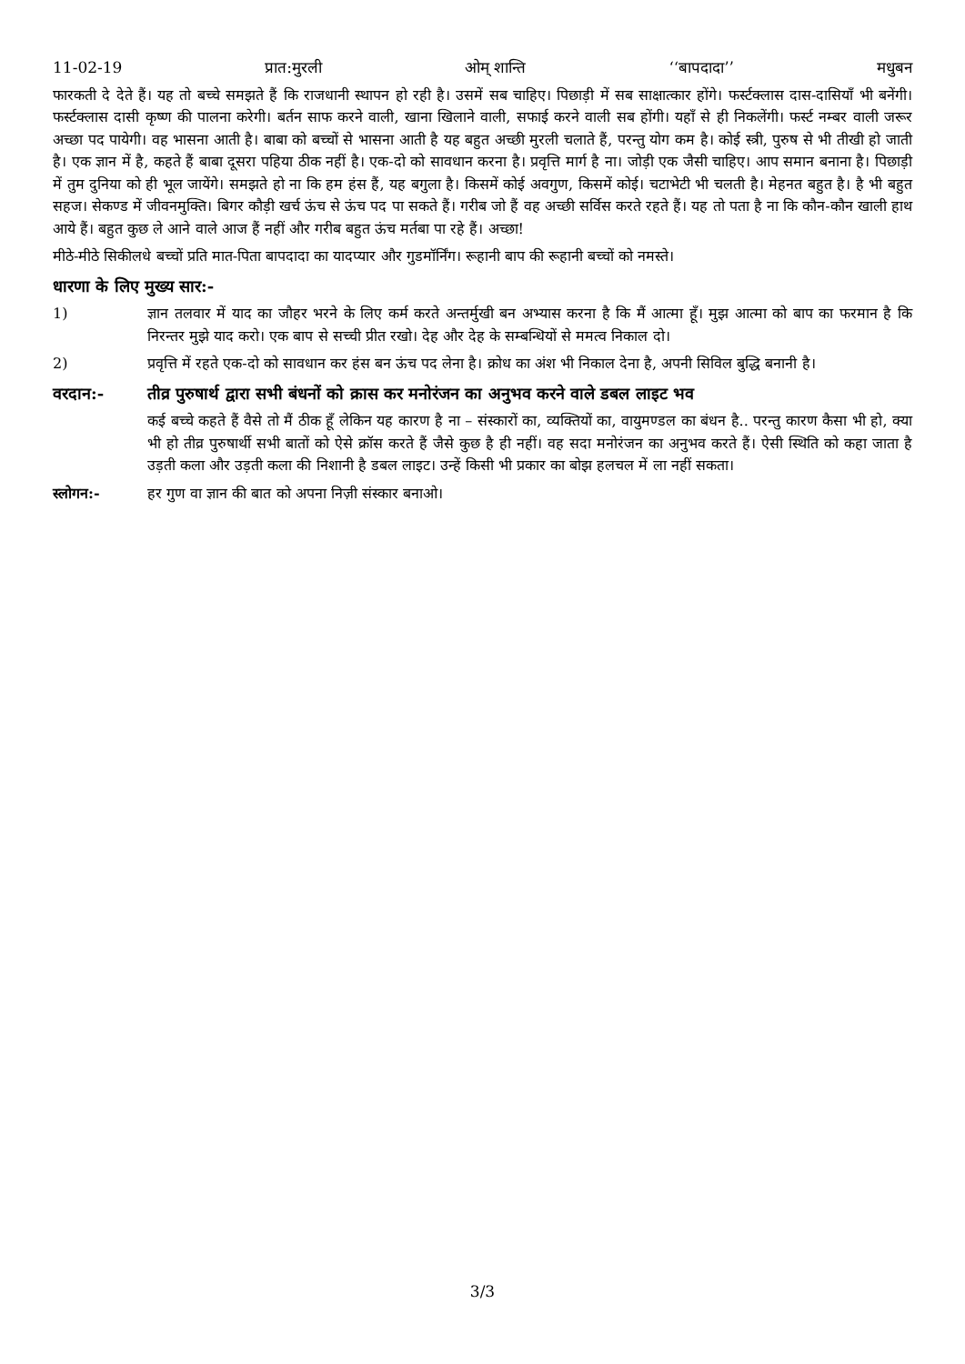11-02-19 प्रात:मुरली ओम् शान्ति ‘‘बापदादा’’ मधुबन
फारकती दे देते हैं। यह तो बच्चे समझते हैं कि राजधानी स्थापन हो रही है। उसमें सब चाहिए। पिछाड़ी में सब साक्षात्कार होंगे। फर्स्टक्लास दास-दासियाँ भी बनेंगी। फर्स्टक्लास दासी कृष्ण की पालना करेगी। बर्तन साफ करने वाली, खाना खिलाने वाली, सफाई करने वाली सब होंगी। यहाँ से ही निकलेंगी। फर्स्ट नम्बर वाली जरूर अच्छा पद पायेगी। वह भासना आती है। बाबा को बच्चों से भासना आती है यह बहुत अच्छी मुरली चलाते हैं, परन्तु योग कम है। कोई स्त्री, पुरुष से भी तीखी हो जाती है। एक ज्ञान में है, कहते हैं बाबा दूसरा पहिया ठीक नहीं है। एक-दो को सावधान करना है। प्रवृत्ति मार्ग है ना। जोड़ी एक जैसी चाहिए। आप समान बनाना है। पिछाड़ी में तुम दुनिया को ही भूल जायेंगे। समझते हो ना कि हम हंस हैं, यह बगुला है। किसमें कोई अवगुण, किसमें कोई। चटाभेटी भी चलती है। मेहनत बहुत है। है भी बहुत सहज। सेकण्ड में जीवनमुक्ति। बिगर कौड़ी खर्च ऊंच से ऊंच पद पा सकते हैं। गरीब जो हैं वह अच्छी सर्विस करते रहते हैं। यह तो पता है ना कि कौन-कौन खाली हाथ आये हैं। बहुत कुछ ले आने वाले आज हैं नहीं और गरीब बहुत ऊंच मर्तबा पा रहे हैं। अच्छा!
मीठे-मीठे सिकीलधे बच्चों प्रति मात-पिता बापदादा का यादप्यार और गुडमॉर्निंग। रूहानी बाप की रूहानी बच्चों को नमस्ते।
धारणा के लिए मुख्य सार:-
1) ज्ञान तलवार में याद का जौहर भरने के लिए कर्म करते अन्तर्मुखी बन अभ्यास करना है कि मैं आत्मा हूँ। मुझ आत्मा को बाप का फरमान है कि निरन्तर मुझे याद करो। एक बाप से सच्ची प्रीत रखो। देह और देह के सम्बन्धियों से ममत्व निकाल दो।
2) प्रवृत्ति में रहते एक-दो को सावधान कर हंस बन ऊंच पद लेना है। क्रोध का अंश भी निकाल देना है, अपनी सिविल बुद्धि बनानी है।
वरदान:- तीव्र पुरुषार्थ द्वारा सभी बंधनों को क्रास कर मनोरंजन का अनुभव करने वाले डबल लाइट भव
कई बच्चे कहते हैं वैसे तो मैं ठीक हूँ लेकिन यह कारण है ना – संस्कारों का, व्यक्तियों का, वायुमण्डल का बंधन है.. परन्तु कारण कैसा भी हो, क्या भी हो तीव्र पुरुषार्थी सभी बातों को ऐसे क्रॉस करते हैं जैसे कुछ है ही नहीं। वह सदा मनोरंजन का अनुभव करते हैं। ऐसी स्थिति को कहा जाता है उड़ती कला और उड़ती कला की निशानी है डबल लाइट। उन्हें किसी भी प्रकार का बोझ हलचल में ला नहीं सकता।
स्लोगन:- हर गुण वा ज्ञान की बात को अपना निज़ी संस्कार बनाओ।
3/3